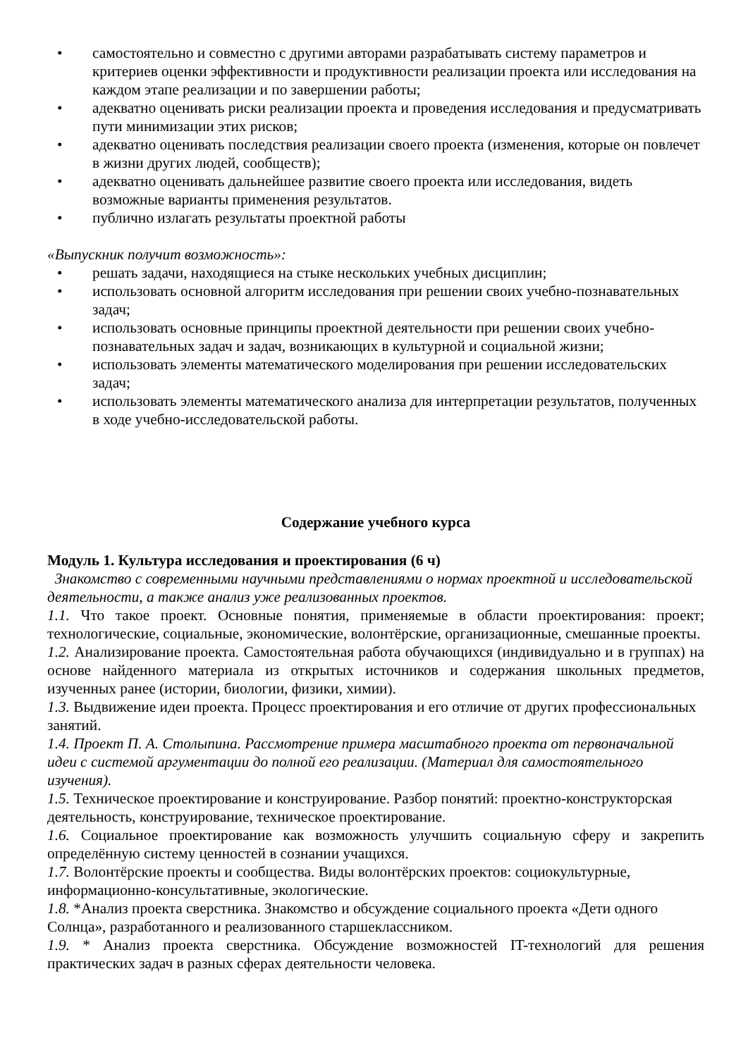• самостоятельно и совместно с другими авторами разрабатывать систему параметров и критериев оценки эффективности и продуктивности реализации проекта или исследования на каждом этапе реализации и по завершении работы;
• адекватно оценивать риски реализации проекта и проведения исследования и предусматривать пути минимизации этих рисков;
• адекватно оценивать последствия реализации своего проекта (изменения, которые он повлечет в жизни других людей, сообществ);
• адекватно оценивать дальнейшее развитие своего проекта или исследования, видеть возможные варианты применения результатов.
• публично излагать результаты проектной работы
«Выпускник получит возможность»:
• решать задачи, находящиеся на стыке нескольких учебных дисциплин;
• использовать основной алгоритм исследования при решении своих учебно-познавательных задач;
• использовать основные принципы проектной деятельности при решении своих учебно-познавательных задач и задач, возникающих в культурной и социальной жизни;
• использовать элементы математического моделирования при решении исследовательских задач;
• использовать элементы математического анализа для интерпретации результатов, полученных в ходе учебно-исследовательской работы.
Содержание учебного курса
Модуль 1. Культура исследования и проектирования (6 ч)
Знакомство с современными научными представлениями о нормах проектной и исследовательской деятельности, а также анализ уже реализованных проектов.
1.1. Что такое проект. Основные понятия, применяемые в области проектирования: проект; технологические, социальные, экономические, волонтёрские, организационные, смешанные проекты.
1.2. Анализирование проекта. Самостоятельная работа обучающихся (индивидуально и в группах) на основе найденного материала из открытых источников и содержания школьных предметов, изученных ранее (истории, биологии, физики, химии).
1.3. Выдвижение идеи проекта. Процесс проектирования и его отличие от других профессиональных занятий.
1.4. Проект П. А. Столыпина. Рассмотрение примера масштабного проекта от первоначальной идеи с системой аргументации до полной его реализации. (Материал для самостоятельного изучения).
1.5. Техническое проектирование и конструирование. Разбор понятий: проектно-конструкторская деятельность, конструирование, техническое проектирование.
1.6. Социальное проектирование как возможность улучшить социальную сферу и закрепить определённую систему ценностей в сознании учащихся.
1.7. Волонтёрские проекты и сообщества. Виды волонтёрских проектов: социокультурные, информационно-консультативные, экологические.
1.8. *Анализ проекта сверстника. Знакомство и обсуждение социального проекта «Дети одного Солнца», разработанного и реализованного старшеклассником.
1.9. * Анализ проекта сверстника. Обсуждение возможностей IT-технологий для решения практических задач в разных сферах деятельности человека.